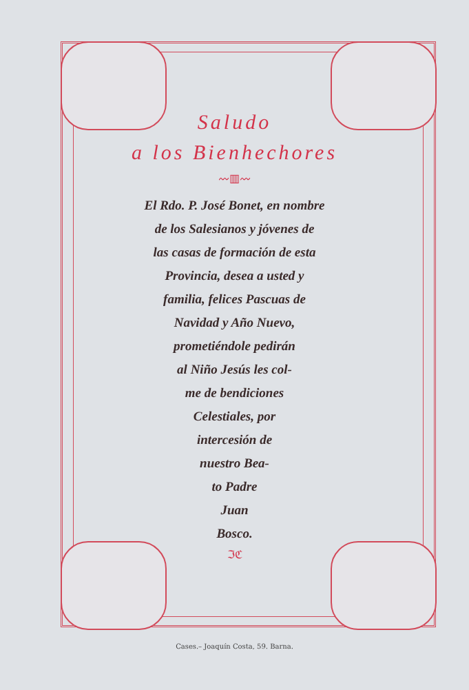Saludo
a los Bienhechores
〰▥〰
El Rdo. P. José Bonet, en nombre
de los Salesianos y jóvenes de
las casas de formación de esta
Provincia, desea a usted y
familia, felices Pascuas de
Navidad y Año Nuevo,
prometiéndole pedirán
al Niño Jesús les col-
me de bendiciones
Celestiales, por
intercesión de
nuestro Bea-
to Padre
Juan
Bosco.
ℑℭ
Cases.– Joaquín Costa, 59. Barna.